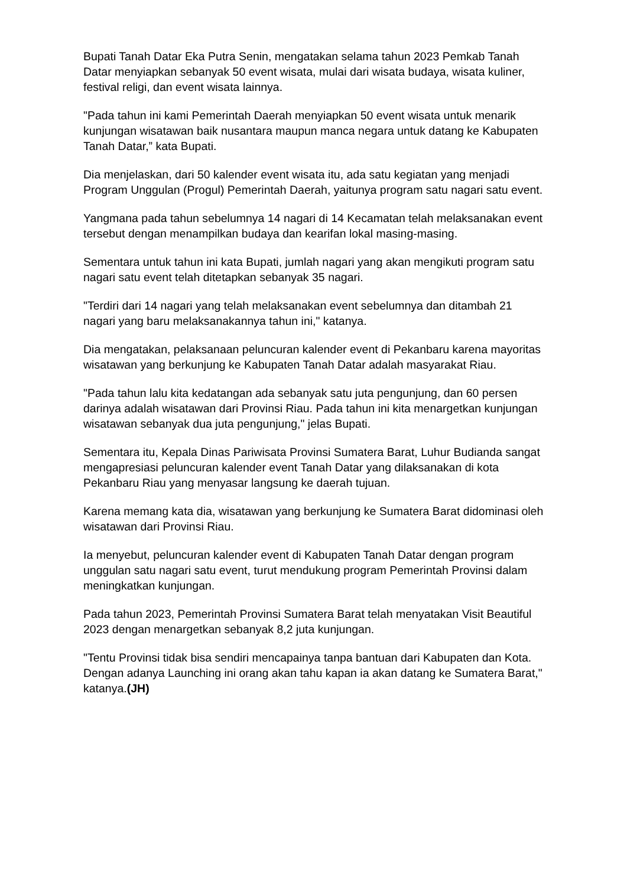Bupati Tanah Datar Eka Putra Senin, mengatakan selama tahun 2023 Pemkab Tanah Datar menyiapkan sebanyak 50 event wisata, mulai dari wisata budaya, wisata kuliner, festival religi, dan event wisata lainnya.
"Pada tahun ini kami Pemerintah Daerah menyiapkan 50 event wisata untuk menarik kunjungan wisatawan baik nusantara maupun manca negara untuk datang ke Kabupaten Tanah Datar,” kata Bupati.
Dia menjelaskan, dari 50 kalender event wisata itu, ada satu kegiatan yang menjadi Program Unggulan (Progul) Pemerintah Daerah, yaitunya program satu nagari satu event.
Yangmana pada tahun sebelumnya 14 nagari di 14 Kecamatan telah melaksanakan event tersebut dengan menampilkan budaya dan kearifan lokal masing-masing.
Sementara untuk tahun ini kata Bupati, jumlah nagari yang akan mengikuti program satu nagari satu event telah ditetapkan sebanyak 35 nagari.
"Terdiri dari 14 nagari yang telah melaksanakan event sebelumnya dan ditambah 21 nagari yang baru melaksanakannya tahun ini," katanya.
Dia mengatakan, pelaksanaan peluncuran kalender event di Pekanbaru karena mayoritas wisatawan yang berkunjung ke Kabupaten Tanah Datar adalah masyarakat Riau.
"Pada tahun lalu kita kedatangan ada sebanyak satu juta pengunjung, dan 60 persen darinya adalah wisatawan dari Provinsi Riau. Pada tahun ini kita menargetkan kunjungan wisatawan sebanyak dua juta pengunjung," jelas Bupati.
Sementara itu, Kepala Dinas Pariwisata Provinsi Sumatera Barat, Luhur Budianda sangat mengapresiasi peluncuran kalender event Tanah Datar yang dilaksanakan di kota Pekanbaru Riau yang menyasar langsung ke daerah tujuan.
Karena memang kata dia, wisatawan yang berkunjung ke Sumatera Barat didominasi oleh wisatawan dari Provinsi Riau.
Ia menyebut, peluncuran kalender event di Kabupaten Tanah Datar dengan program unggulan satu nagari satu event, turut mendukung program Pemerintah Provinsi dalam meningkatkan kunjungan.
Pada tahun 2023, Pemerintah Provinsi Sumatera Barat telah menyatakan Visit Beautiful 2023 dengan menargetkan sebanyak 8,2 juta kunjungan.
"Tentu Provinsi tidak bisa sendiri mencapainya tanpa bantuan dari Kabupaten dan Kota. Dengan adanya Launching ini orang akan tahu kapan ia akan datang ke Sumatera Barat," katanya.(JH)